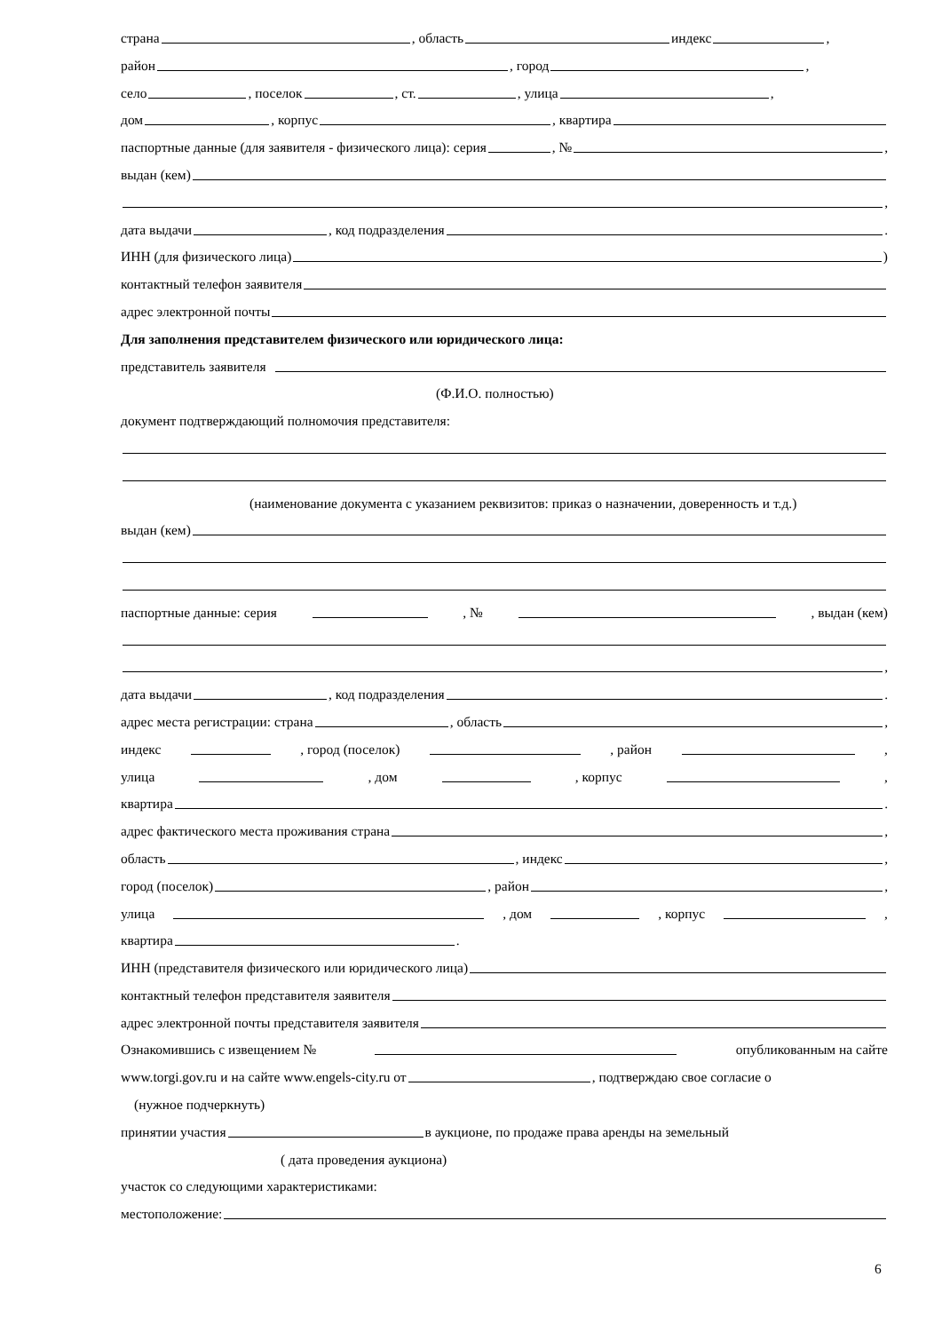страна , область индекс ,
район , город ,
село , поселок , ст. , улица ,
дом , корпус , квартира
паспортные данные (для заявителя - физического лица): серия , № ,
выдан (кем)
,
дата выдачи , код подразделения .
ИНН (для физического лица) )
контактный телефон заявителя
адрес электронной почты
Для заполнения представителем физического или юридического лица:
представитель заявителя
(Ф.И.О. полностью)
документ подтверждающий полномочия представителя:
(наименование документа с указанием реквизитов: приказ о назначении, доверенность и т.д.)
выдан (кем)
паспортные данные: серия , № , выдан (кем)
,
дата выдачи , код подразделения .
адрес места регистрации: страна , область ,
индекс , город (поселок) , район ,
улица , дом , корпус ,
квартира .
адрес фактического места проживания страна ,
область , индекс ,
город (поселок) , район ,
улица , дом , корпус ,
квартира .
ИНН (представителя физического или юридического лица)
контактный телефон представителя заявителя
адрес электронной почты представителя заявителя
Ознакомившись с извещением № опубликованным на сайте
www.torgi.gov.ru и на сайте www.engels-city.ru от , подтверждаю свое согласие о
(нужное подчеркнуть)
принятии участия в аукционе, по продаже права аренды на земельный
( дата проведения аукциона)
участок со следующими характеристиками:
местоположение:
6